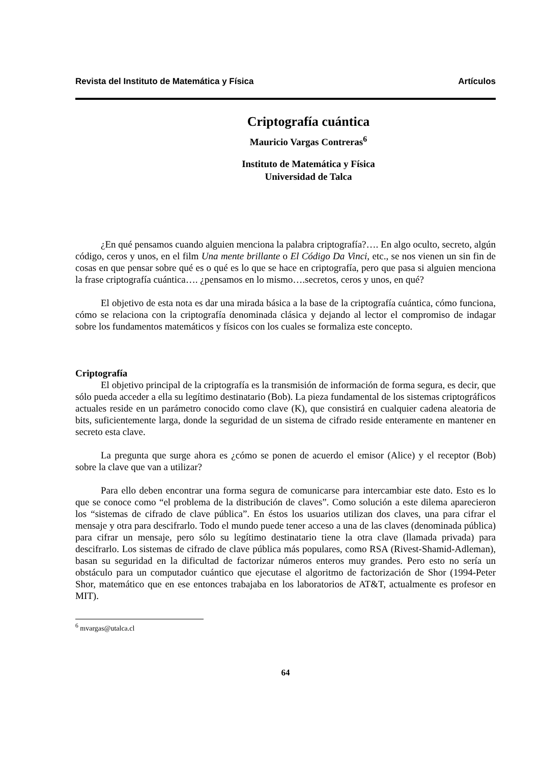Revista del Instituto de Matemática y Física Artículos
Criptografía cuántica
Mauricio Vargas Contreras<sup>6</sup>
Instituto de Matemática y Física
Universidad de Talca
¿En qué pensamos cuando alguien menciona la palabra criptografía?…. En algo oculto, secreto, algún código, ceros y unos, en el film Una mente brillante o El Código Da Vinci, etc., se nos vienen un sin fin de cosas en que pensar sobre qué es o qué es lo que se hace en criptografía, pero que pasa si alguien menciona la frase criptografía cuántica…. ¿pensamos en lo mismo….secretos, ceros y unos, en qué?
El objetivo de esta nota es dar una mirada básica a la base de la criptografía cuántica, cómo funciona, cómo se relaciona con la criptografía denominada clásica y dejando al lector el compromiso de indagar sobre los fundamentos matemáticos y físicos con los cuales se formaliza este concepto.
Criptografía
El objetivo principal de la criptografía es la transmisión de información de forma segura, es decir, que sólo pueda acceder a ella su legítimo destinatario (Bob). La pieza fundamental de los sistemas criptográficos actuales reside en un parámetro conocido como clave (K), que consistirá en cualquier cadena aleatoria de bits, suficientemente larga, donde la seguridad de un sistema de cifrado reside enteramente en mantener en secreto esta clave.
La pregunta que surge ahora es ¿cómo se ponen de acuerdo el emisor (Alice) y el receptor (Bob) sobre la clave que van a utilizar?
Para ello deben encontrar una forma segura de comunicarse para intercambiar este dato. Esto es lo que se conoce como “el problema de la distribución de claves”. Como solución a este dilema aparecieron los “sistemas de cifrado de clave pública”. En éstos los usuarios utilizan dos claves, una para cifrar el mensaje y otra para descifrarlo. Todo el mundo puede tener acceso a una de las claves (denominada pública) para cifrar un mensaje, pero sólo su legítimo destinatario tiene la otra clave (llamada privada) para descifrarlo. Los sistemas de cifrado de clave pública más populares, como RSA (Rivest-Shamid-Adleman), basan su seguridad en la dificultad de factorizar números enteros muy grandes. Pero esto no sería un obstáculo para un computador cuántico que ejecutase el algoritmo de factorización de Shor (1994-Peter Shor, matemático que en ese entonces trabajaba en los laboratorios de AT&T, actualmente es profesor en MIT).
<sup>6</sup> mvargas@utalca.cl
64